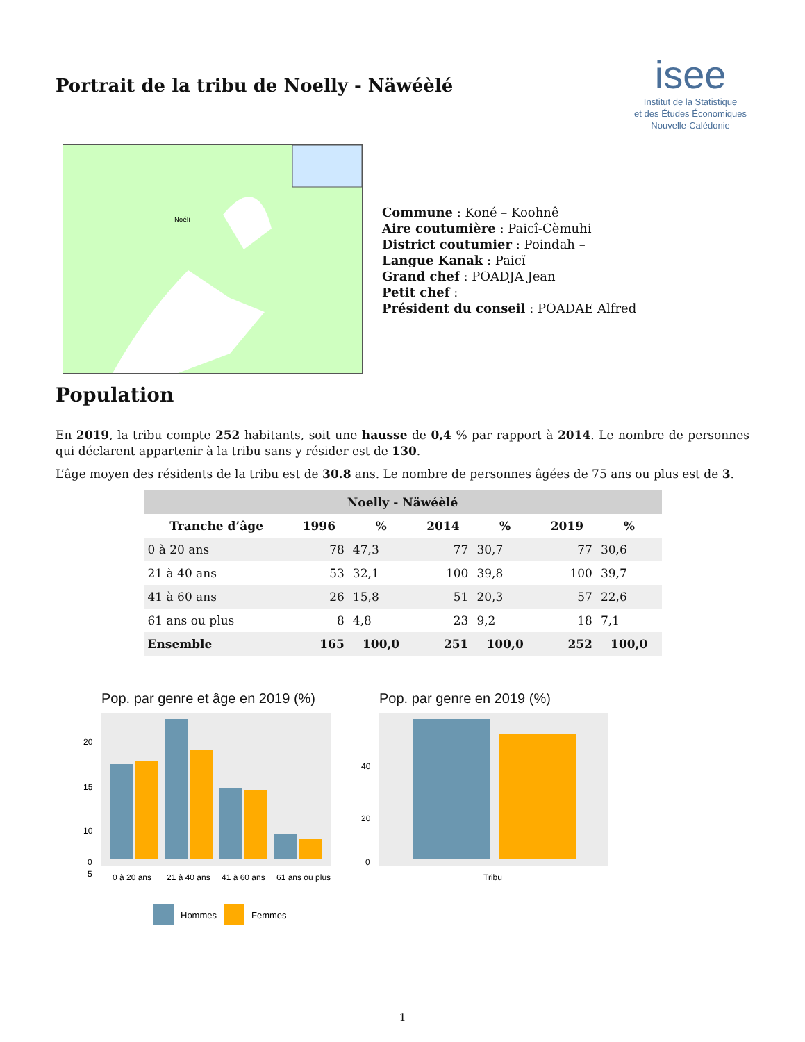Portrait de la tribu de Noelly - Näwéèlé
isee
Institut de la Statistique
et des Études Économiques
Nouvelle-Calédonie
Noéli
Commune : Koné – Koohnê
Aire coutumière : Paicî-Cèmuhi
District coutumier : Poindah –
Langue Kanak : Paicï
Grand chef : POADJA Jean
Petit chef :
Président du conseil : POADAE Alfred
Population
En 2019, la tribu compte 252 habitants, soit une hausse de 0,4 % par rapport à 2014. Le nombre de personnes qui déclarent appartenir à la tribu sans y résider est de 130.
L’âge moyen des résidents de la tribu est de 30.8 ans. Le nombre de personnes âgées de 75 ans ou plus est de 3.
| Noelly - Näwéèlé | | | | | | |
| --- | --- | --- | --- | --- | --- | --- |
| Tranche d’âge | 1996 | % | 2014 | % | 2019 | % |
| 0 à 20 ans | 78 | 47,3 | 77 | 30,7 | 77 | 30,6 |
| 21 à 40 ans | 53 | 32,1 | 100 | 39,8 | 100 | 39,7 |
| 41 à 60 ans | 26 | 15,8 | 51 | 20,3 | 57 | 22,6 |
| 61 ans ou plus | 8 | 4,8 | 23 | 9,2 | 18 | 7,1 |
| Ensemble | 165 | 100,0 | 251 | 100,0 | 252 | 100,0 |
Pop. par genre et âge en 2019 (%)
20
15
10
5
0
0
0 à 20 ans
21 à 40 ans
41 à 60 ans
61 ans ou plus
Hommes
Femmes
Pop. par genre en 2019 (%)
40
20
0
Tribu
1